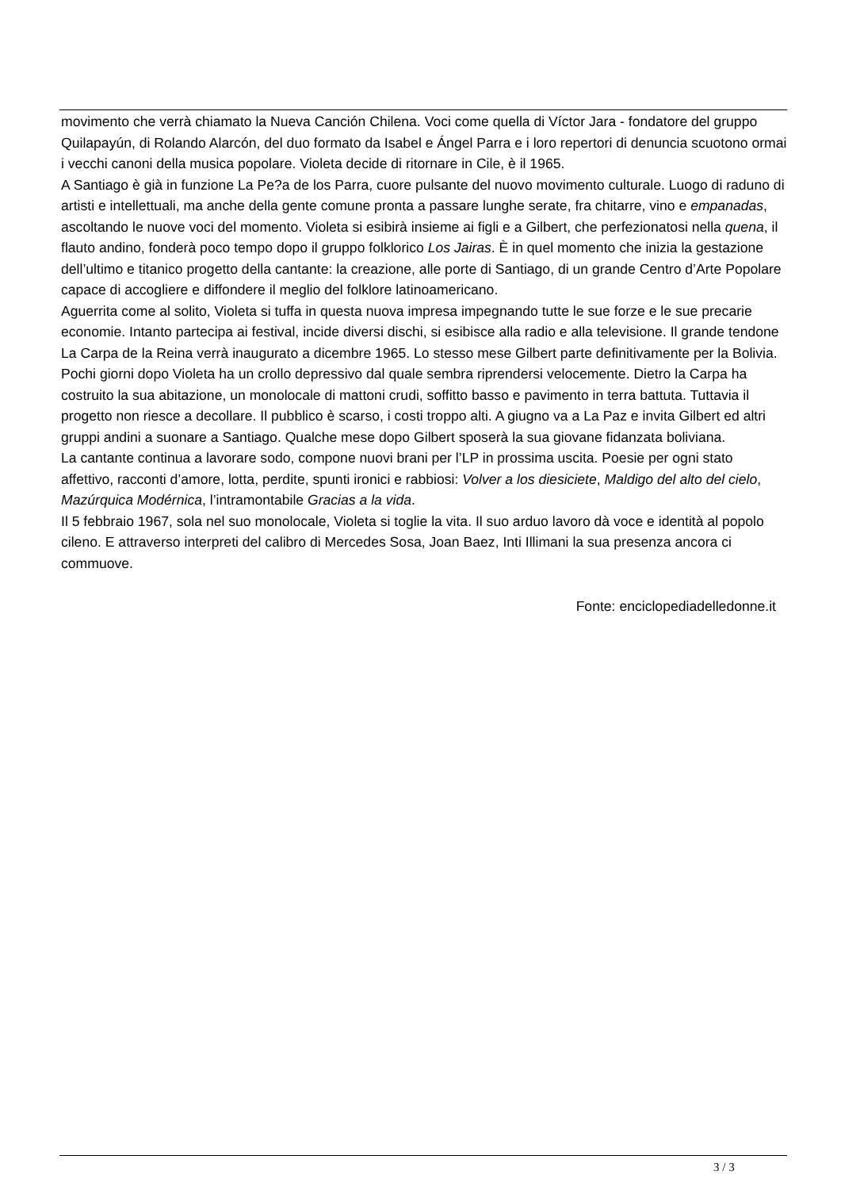movimento che verrà chiamato la Nueva Canción Chilena. Voci come quella di Víctor Jara - fondatore del gruppo Quilapayún, di Rolando Alarcón, del duo formato da Isabel e Ángel Parra e i loro repertori di denuncia scuotono ormai i vecchi canoni della musica popolare. Violeta decide di ritornare in Cile, è il 1965.
A Santiago è già in funzione La Pe?a de los Parra, cuore pulsante del nuovo movimento culturale. Luogo di raduno di artisti e intellettuali, ma anche della gente comune pronta a passare lunghe serate, fra chitarre, vino e empanadas, ascoltando le nuove voci del momento. Violeta si esibirà insieme ai figli e a Gilbert, che perfezionatosi nella quena, il flauto andino, fonderà poco tempo dopo il gruppo folklorico Los Jairas. È in quel momento che inizia la gestazione dell’ultimo e titanico progetto della cantante: la creazione, alle porte di Santiago, di un grande Centro d’Arte Popolare capace di accogliere e diffondere il meglio del folklore latinoamericano.
Aguerrita come al solito, Violeta si tuffa in questa nuova impresa impegnando tutte le sue forze e le sue precarie economie. Intanto partecipa ai festival, incide diversi dischi, si esibisce alla radio e alla televisione. Il grande tendone La Carpa de la Reina verrà inaugurato a dicembre 1965. Lo stesso mese Gilbert parte definitivamente per la Bolivia.
Pochi giorni dopo Violeta ha un crollo depressivo dal quale sembra riprendersi velocemente. Dietro la Carpa ha costruito la sua abitazione, un monolocale di mattoni crudi, soffitto basso e pavimento in terra battuta. Tuttavia il progetto non riesce a decollare. Il pubblico è scarso, i costi troppo alti. A giugno va a La Paz e invita Gilbert ed altri gruppi andini a suonare a Santiago. Qualche mese dopo Gilbert sposerà la sua giovane fidanzata boliviana.
La cantante continua a lavorare sodo, compone nuovi brani per l’LP in prossima uscita. Poesie per ogni stato affettivo, racconti d’amore, lotta, perdite, spunti ironici e rabbiosi: Volver a los diesiciete, Maldigo del alto del cielo, Mazúrquica Modérnica, l’intramontabile Gracias a la vida.
Il 5 febbraio 1967, sola nel suo monolocale, Violeta si toglie la vita. Il suo arduo lavoro dà voce e identità al popolo cileno. E attraverso interpreti del calibro di Mercedes Sosa, Joan Baez, Inti Illimani la sua presenza ancora ci commuove.
Fonte: enciclopediadelledonne.it
3 / 3